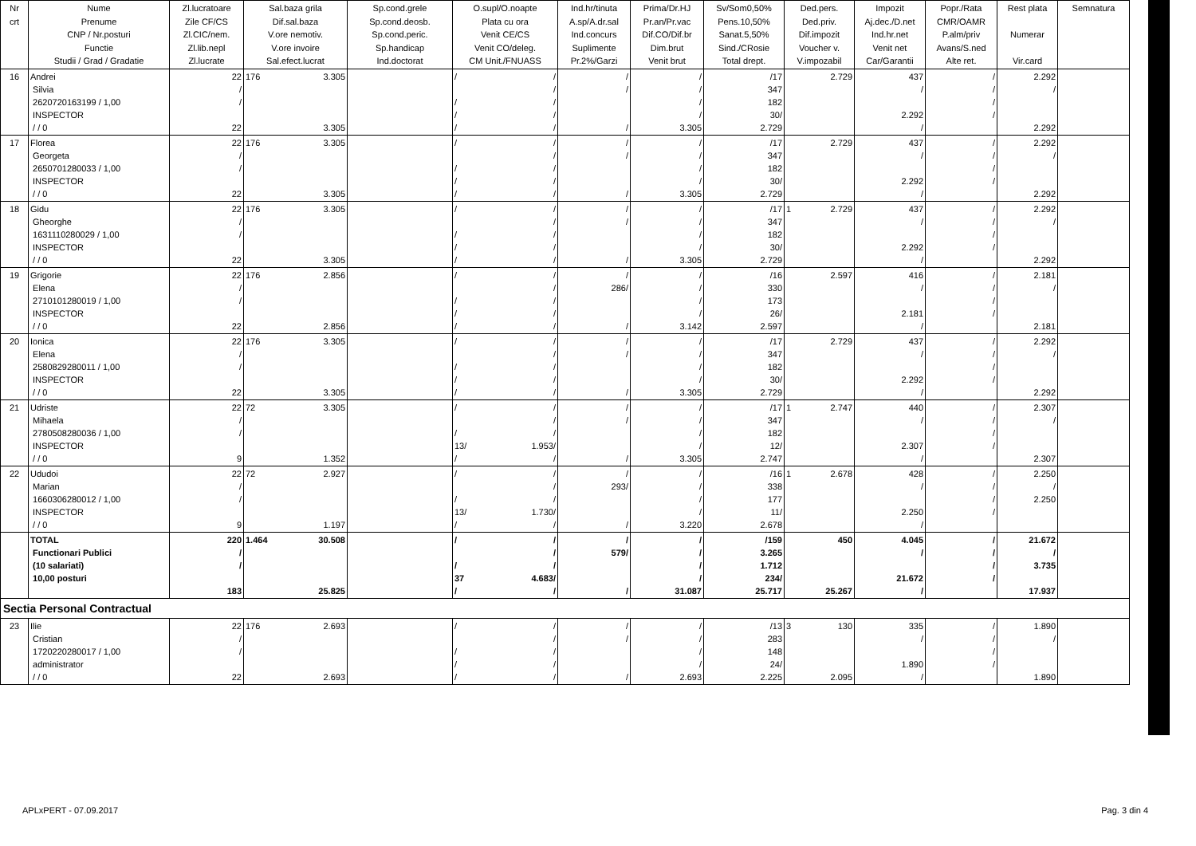| Nr crt | Nume Prenume CNP / Nr.posturi Functie Studii / Grad / Gradatie | Zl.lucratoare Zile CF/CS Zl.CIC/nem. Zl.lib.nepl Zl.lucrate | Sal.baza grila Dif.sal.baza V.ore nemotiv. V.ore invoire Sal.efect.lucrat | Sp.cond.grele Sp.cond.deosb. Sp.cond.peric. Sp.handicap Ind.doctorat | O.supl/O.noapte Plata cu ora Venit CE/CS Venit CO/deleg. CM Unit./FNUASS | Ind.hr/tinuta A.sp/A.dr.sal Ind.concurs Suplimente Pr.2%/Garzi | Prima/Dr.HJ Pr.an/Pr.vac Dif.CO/Dif.br Dim.brut Venit brut | Sv/Som0,50% Pens.10,50% Sanat.5,50% Sind./CRosie Total drept. | Ded.pers. Ded.priv. Dif.impozit Voucher v. V.impozabil | Impozit Aj.dec./D.net Ind.hr.net Venit net Car/Garantii | Popr./Rata CMR/OAMR P.alm/priv Avans/S.ned Alte ret. | Rest plata Numerar Vir.card | Semnatura |
| --- | --- | --- | --- | --- | --- | --- | --- | --- | --- | --- | --- | --- | --- |
| 16 | Andrei Silvia 2620720163199 / 1,00 INSPECTOR / / 0 | 22 / / 22 | 176 3.305 3.305 | | / / / / / / / / / | / / / | / / / / 3.305 | /17 347 182 30/ 2.729 | 2.729 | 437 / 2.292 / | / / / / | 2.292 / 2.292 | |
| 17 | Florea Georgeta 2650701280033 / 1,00 INSPECTOR / / 0 | 22 / / 22 | 176 3.305 3.305 | | / / / / / / / / / | / / / | / / / / 3.305 | /17 347 182 30/ 2.729 | 2.729 | 437 / 2.292 / | / / / / | 2.292 / 2.292 | |
| 18 | Gidu Gheorghe 1631110280029 / 1,00 INSPECTOR / / 0 | 22 / / 22 | 176 3.305 3.305 | | / / / / / / / / / | / / / | / / / / 3.305 | /17 347 182 30/ 2.729 | 1 2.729 | 437 / 2.292 / | / / / / | 2.292 / 2.292 | |
| 19 | Grigorie Elena 2710101280019 / 1,00 INSPECTOR / / 0 | 22 / / 22 | 176 2.856 2.856 | | / / / / / / / / / | / 286/ / | / / / / 3.142 | /16 330 173 26/ 2.597 | 2.597 | 416 / 2.181 / | / / / / | 2.181 / 2.181 | |
| 20 | Ionica Elena 2580829280011 / 1,00 INSPECTOR / / 0 | 22 / / 22 | 176 3.305 3.305 | | / / / / / / / / / | / / / | / / / / 3.305 | /17 347 182 30/ 2.729 | 2.729 | 437 / 2.292 / | / / / / | 2.292 / 2.292 | |
| 21 | Udriste Mihaela 2780508280036 / 1,00 INSPECTOR / / 0 | 22 / / 9 | 72 3.305 1.352 | | / / / / / 13/ 1.953/ / / | / / / | / / / / 3.305 | /17 347 182 12/ 2.747 | 1 2.747 | 440 / 2.307 / | / / / / | 2.307 / 2.307 | |
| 22 | Ududoi Marian 1660306280012 / 1,00 INSPECTOR / / 0 | 22 / / 9 | 72 2.927 1.197 | | / / / / / 13/ 1.730/ / / | / 293/ / | / / / / 3.220 | /16 338 177 11/ 2.678 | 1 2.678 | 428 / 2.250 / | / / / / | 2.250 / 2.250 | |
| | TOTAL Functionari Publici (10 salariati) 10,00 posturi | 220 / / 183 | 1.464 30.508 25.825 | | / / / / / 37 4.683/ / / | / 579/ / | / / / / 31.087 | /159 3.265 1.712 234/ 25.717 | 450 25.267 | 4.045 / 21.672 / | / / / / | 21.672 / 3.735 17.937 | |
| Sectia Personal Contractual | | | | | | | | | | | | | |
| 23 | Ilie Cristian 1720220280017 / 1,00 administrator / / 0 | 22 / / 22 | 176 2.693 2.693 | | / / / / / / / / / | / / / | / / / / 2.693 | /13 283 148 24/ 2.225 | 3 130 2.095 | 335 / 1.890 / | / / / / | 1.890 / 1.890 | |
APLxPERT - 07.09.2017 Pag. 3 din 4